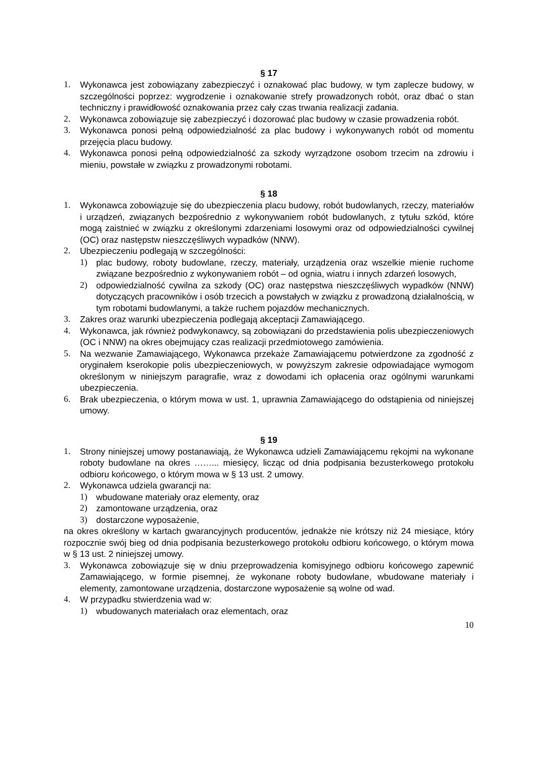§ 17
1. Wykonawca jest zobowiązany zabezpieczyć i oznakować plac budowy, w tym zaplecze budowy, w szczególności poprzez: wygrodzenie i oznakowanie strefy prowadzonych robót, oraz dbać o stan techniczny i prawidłowość oznakowania przez cały czas trwania realizacji zadania.
2. Wykonawca zobowiązuje się zabezpieczyć i dozorować plac budowy w czasie prowadzenia robót.
3. Wykonawca ponosi pełną odpowiedzialność za plac budowy i wykonywanych robót od momentu przejęcia placu budowy.
4. Wykonawca ponosi pełną odpowiedzialność za szkody wyrządzone osobom trzecim na zdrowiu i mieniu, powstałe w związku z prowadzonymi robotami.
§ 18
1. Wykonawca zobowiązuje się do ubezpieczenia placu budowy, robót budowlanych, rzeczy, materiałów i urządzeń, związanych bezpośrednio z wykonywaniem robót budowlanych, z tytułu szkód, które mogą zaistnieć w związku z określonymi zdarzeniami losowymi oraz od odpowiedzialności cywilnej (OC) oraz następstw nieszczęśliwych wypadków (NNW).
2. Ubezpieczeniu podlegają w szczególności:
1) plac budowy, roboty budowlane, rzeczy, materiały, urządzenia oraz wszelkie mienie ruchome związane bezpośrednio z wykonywaniem robót – od ognia, wiatru i innych zdarzeń losowych,
2) odpowiedzialność cywilna za szkody (OC) oraz następstwa nieszczęśliwych wypadków (NNW) dotyczących pracowników i osób trzecich a powstałych w związku z prowadzoną działalnością, w tym robotami budowlanymi, a także ruchem pojazdów mechanicznych.
3. Zakres oraz warunki ubezpieczenia podlegają akceptacji Zamawiającego.
4. Wykonawca, jak również podwykonawcy, są zobowiązani do przedstawienia polis ubezpieczeniowych (OC i NNW) na okres obejmujący czas realizacji przedmiotowego zamówienia.
5. Na wezwanie Zamawiającego, Wykonawca przekaże Zamawiającemu potwierdzone za zgodność z oryginałem kserokopie polis ubezpieczeniowych, w powyższym zakresie odpowiadające wymogom określonym w niniejszym paragrafie, wraz z dowodami ich opłacenia oraz ogólnymi warunkami ubezpieczenia.
6. Brak ubezpieczenia, o którym mowa w ust. 1, uprawnia Zamawiającego do odstąpienia od niniejszej umowy.
§ 19
1. Strony niniejszej umowy postanawiają, że Wykonawca udzieli Zamawiającemu rękojmi na wykonane roboty budowlane na okres ……... miesięcy, licząc od dnia podpisania bezusterkowego protokołu odbioru końcowego, o którym mowa w § 13 ust. 2 umowy.
2. Wykonawca udziela gwarancji na:
1) wbudowane materiały oraz elementy, oraz
2) zamontowane urządzenia, oraz
3) dostarczone wyposażenie,
na okres określony w kartach gwarancyjnych producentów, jednakże nie krótszy niż 24 miesiące, który rozpocznie swój bieg od dnia podpisania bezusterkowego protokołu odbioru końcowego, o którym mowa w § 13 ust. 2 niniejszej umowy.
3. Wykonawca zobowiązuje się w dniu przeprowadzenia komisyjnego odbioru końcowego zapewnić Zamawiającego, w formie pisemnej, że wykonane roboty budowlane, wbudowane materiały i elementy, zamontowane urządzenia, dostarczone wyposażenie są wolne od wad.
4. W przypadku stwierdzenia wad w:
1) wbudowanych materiałach oraz elementach, oraz
10